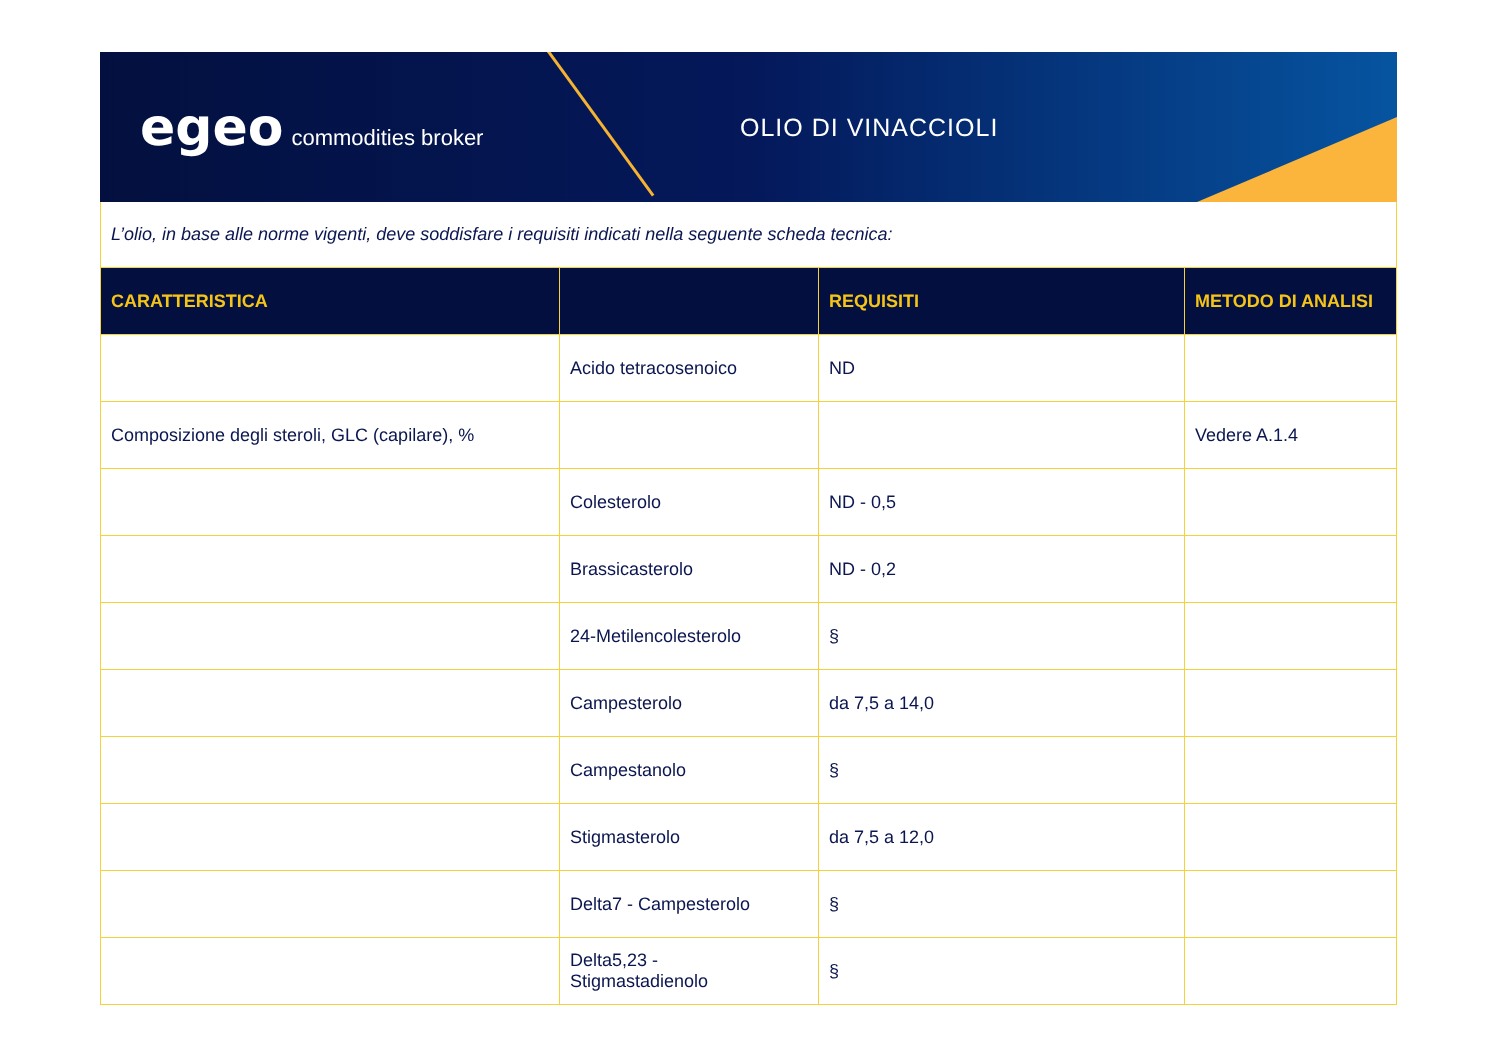egeo commodities broker OLIO DI VINACCIOLI
L’olio, in base alle norme vigenti, deve soddisfare i requisiti indicati nella seguente scheda tecnica:
| CARATTERISTICA | | REQUISITI | METODO DI ANALISI |
| --- | --- | --- | --- |
| | Acido tetracosenoico | ND | |
| Composizione degli steroli, GLC (capilare), % | | | Vedere A.1.4 |
| | Colesterolo | ND - 0,5 | |
| | Brassicasterolo | ND - 0,2 | |
| | 24-Metilencolesterolo | § | |
| | Campesterolo | da 7,5 a 14,0 | |
| | Campestanolo | § | |
| | Stigmasterolo | da 7,5 a 12,0 | |
| | Delta7 - Campesterolo | § | |
| | Delta5,23 - Stigmastadienolo | § | |